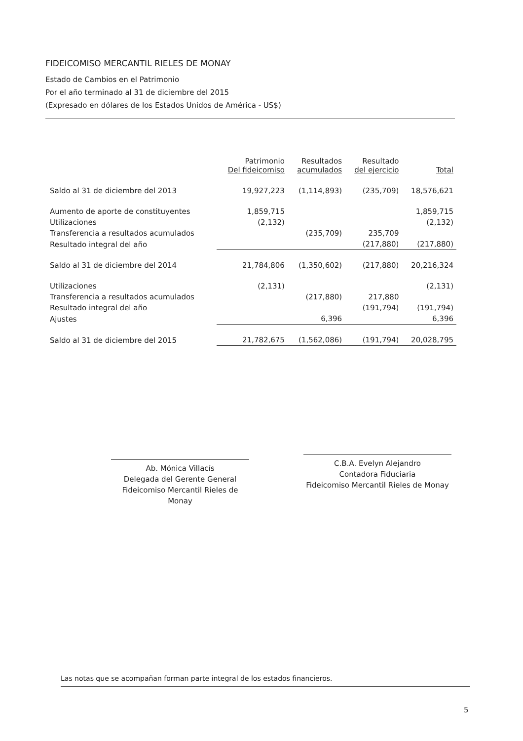FIDEICOMISO MERCANTIL RIELES DE MONAY
Estado de Cambios en el Patrimonio
Por el año terminado al 31 de diciembre del 2015
(Expresado en dólares de los Estados Unidos de América - US$)
| | Patrimonio Del fideicomiso | Resultados acumulados | Resultado del ejercicio | Total |
| --- | --- | --- | --- | --- |
| Saldo al 31 de diciembre del 2013 | 19,927,223 | (1,114,893) | (235,709) | 18,576,621 |
| Aumento de aporte de constituyentes | 1,859,715 | | | 1,859,715 |
| Utilizaciones | (2,132) | | | (2,132) |
| Transferencia a resultados acumulados | | (235,709) | 235,709 | |
| Resultado integral del año | | | (217,880) | (217,880) |
| Saldo al 31 de diciembre del 2014 | 21,784,806 | (1,350,602) | (217,880) | 20,216,324 |
| Utilizaciones | (2,131) | | | (2,131) |
| Transferencia a resultados acumulados | | (217,880) | 217,880 | |
| Resultado integral del año | | | (191,794) | (191,794) |
| Ajustes | | 6,396 | | 6,396 |
| Saldo al 31 de diciembre del 2015 | 21,782,675 | (1,562,086) | (191,794) | 20,028,795 |
Ab. Mónica Villacís
Delegada del Gerente General
Fideicomiso Mercantil Rieles de Monay
C.B.A. Evelyn Alejandro
Contadora Fiduciaria
Fideicomiso Mercantil Rieles de Monay
Las notas que se acompañan forman parte integral de los estados financieros.
5